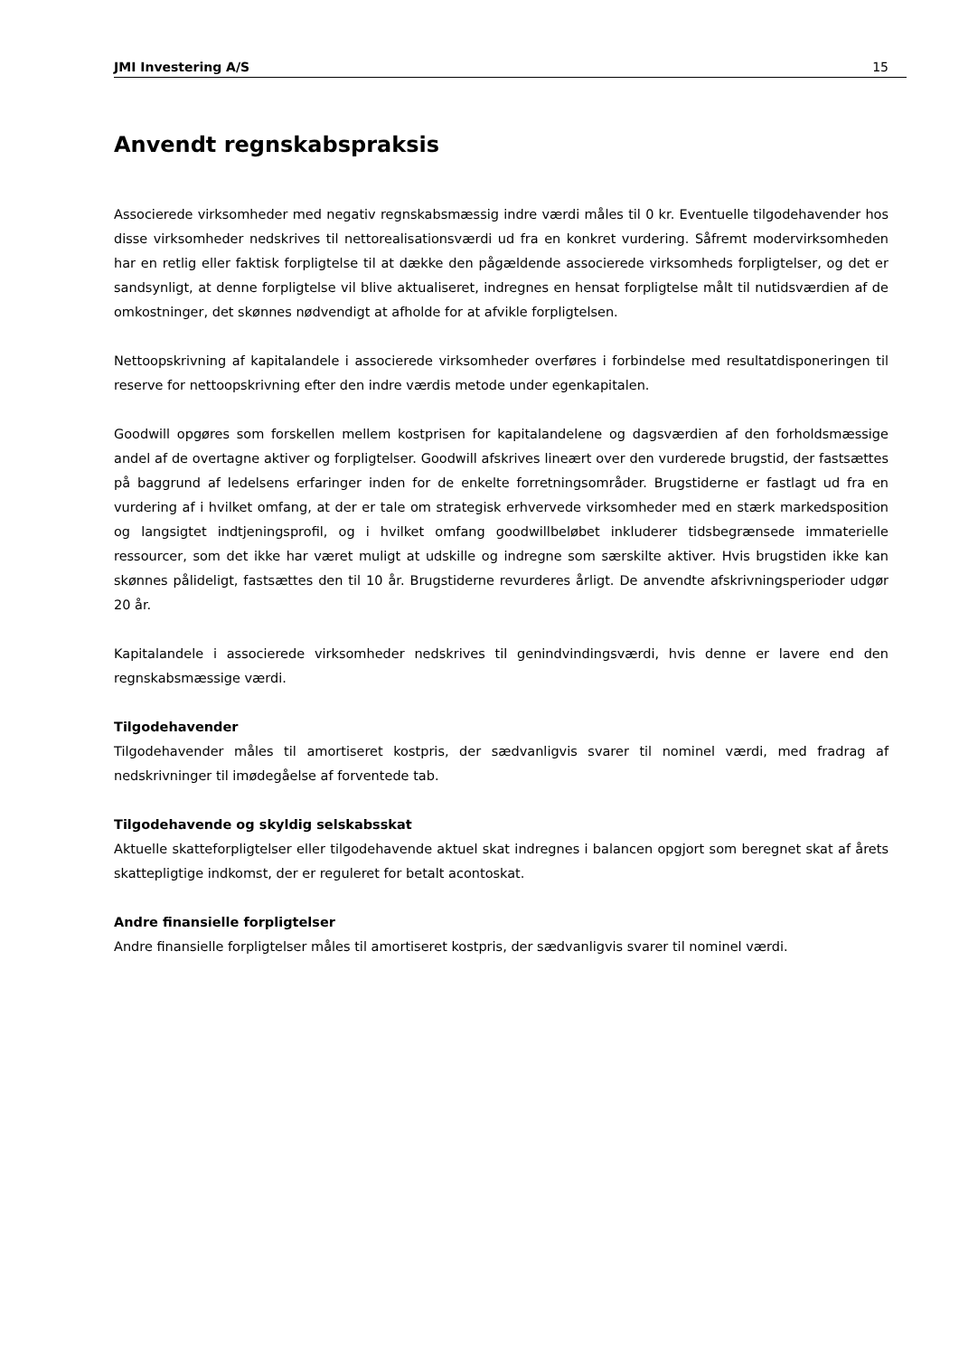JMI Investering A/S 15
Anvendt regnskabspraksis
Associerede virksomheder med negativ regnskabsmæssig indre værdi måles til 0 kr. Eventuelle tilgodehavender hos disse virksomheder nedskrives til nettorealisationsværdi ud fra en konkret vurdering. Såfremt modervirksomheden har en retlig eller faktisk forpligtelse til at dække den pågældende associerede virksomheds forpligtelser, og det er sandsynligt, at denne forpligtelse vil blive aktualiseret, indregnes en hensat forpligtelse målt til nutidsværdien af de omkostninger, det skønnes nødvendigt at afholde for at afvikle forpligtelsen.
Nettoopskrivning af kapitalandele i associerede virksomheder overføres i forbindelse med resultatdisponeringen til reserve for nettoopskrivning efter den indre værdis metode under egenkapitalen.
Goodwill opgøres som forskellen mellem kostprisen for kapitalandelene og dagsværdien af den forholdsmæssige andel af de overtagne aktiver og forpligtelser. Goodwill afskrives lineært over den vurderede brugstid, der fastsættes på baggrund af ledelsens erfaringer inden for de enkelte forretningsområder. Brugstiderne er fastlagt ud fra en vurdering af i hvilket omfang, at der er tale om strategisk erhvervede virksomheder med en stærk markedsposition og langsigtet indtjeningsprofil, og i hvilket omfang goodwillbeløbet inkluderer tidsbegrænsede immaterielle ressourcer, som det ikke har været muligt at udskille og indregne som særskilte aktiver. Hvis brugstiden ikke kan skønnes pålideligt, fastsættes den til 10 år. Brugstiderne revurderes årligt. De anvendte afskrivningsperioder udgør 20 år.
Kapitalandele i associerede virksomheder nedskrives til genindvindingsværdi, hvis denne er lavere end den regnskabsmæssige værdi.
Tilgodehavender
Tilgodehavender måles til amortiseret kostpris, der sædvanligvis svarer til nominel værdi, med fradrag af nedskrivninger til imødegåelse af forventede tab.
Tilgodehavende og skyldig selskabsskat
Aktuelle skatteforpligtelser eller tilgodehavende aktuel skat indregnes i balancen opgjort som beregnet skat af årets skattepligtige indkomst, der er reguleret for betalt acontoskat.
Andre finansielle forpligtelser
Andre finansielle forpligtelser måles til amortiseret kostpris, der sædvanligvis svarer til nominel værdi.